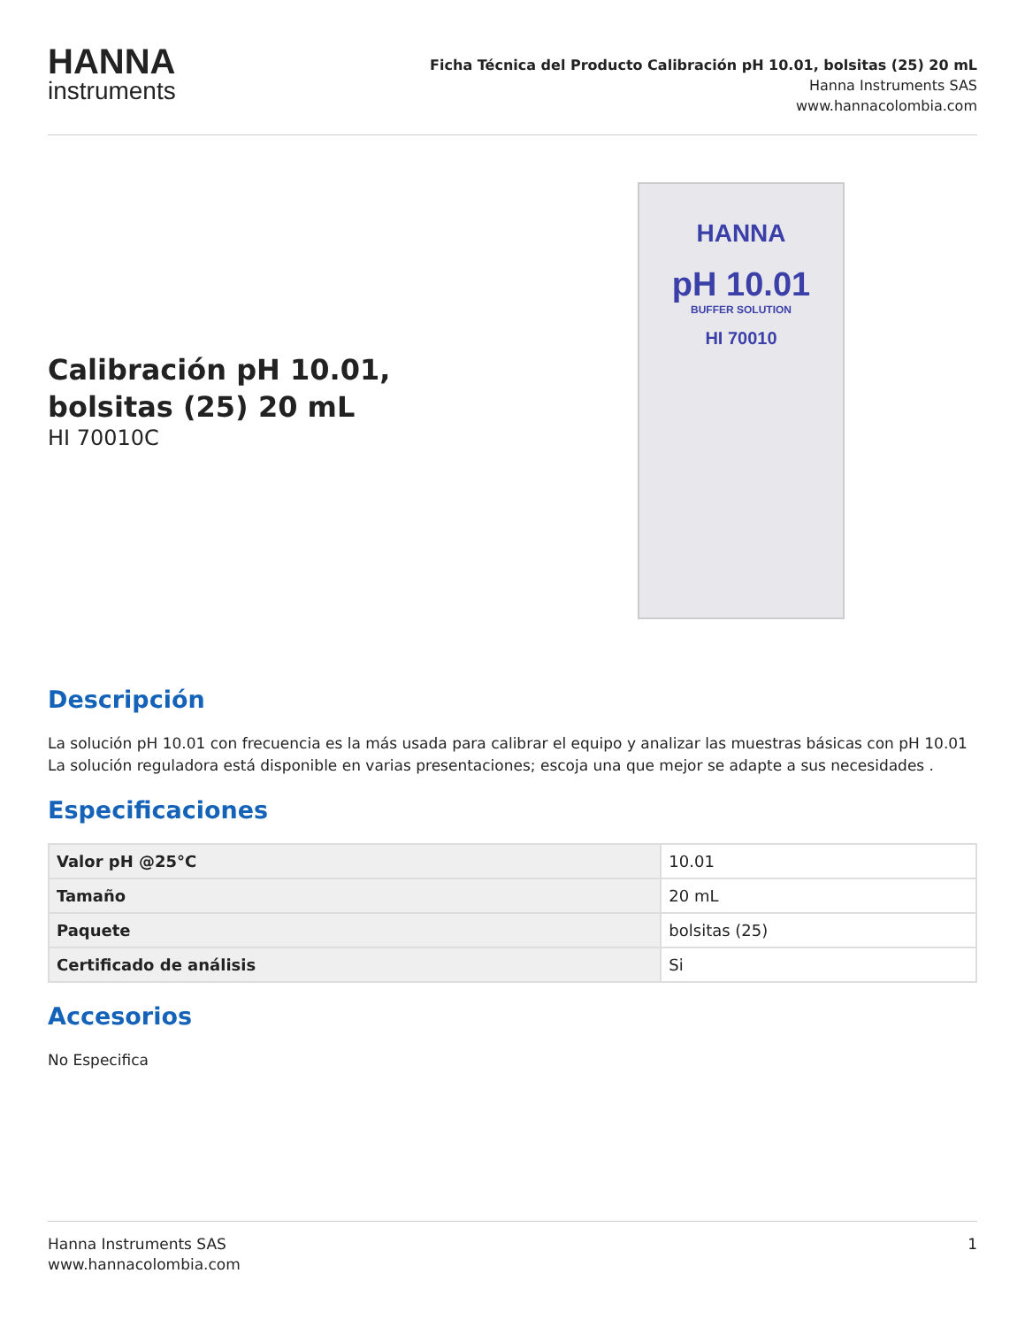HANNA
instruments
Ficha Técnica del Producto Calibración pH 10.01, bolsitas (25) 20 mL
Hanna Instruments SAS
www.hannacolombia.com
Calibración pH 10.01,
bolsitas (25) 20 mL
HI 70010C
HANNA
pH 10.01
BUFFER SOLUTION
HI 70010
Descripción
La solución pH 10.01 con frecuencia es la más usada para calibrar el equipo y analizar las muestras básicas con pH 10.01 La solución reguladora está disponible en varias presentaciones; escoja una que mejor se adapte a sus necesidades .
Especificaciones
| Valor pH @25°C | 10.01 |
| Tamaño | 20 mL |
| Paquete | bolsitas (25) |
| Certificado de análisis | Si |
Accesorios
No Especifica
Hanna Instruments SAS
www.hannacolombia.com
1